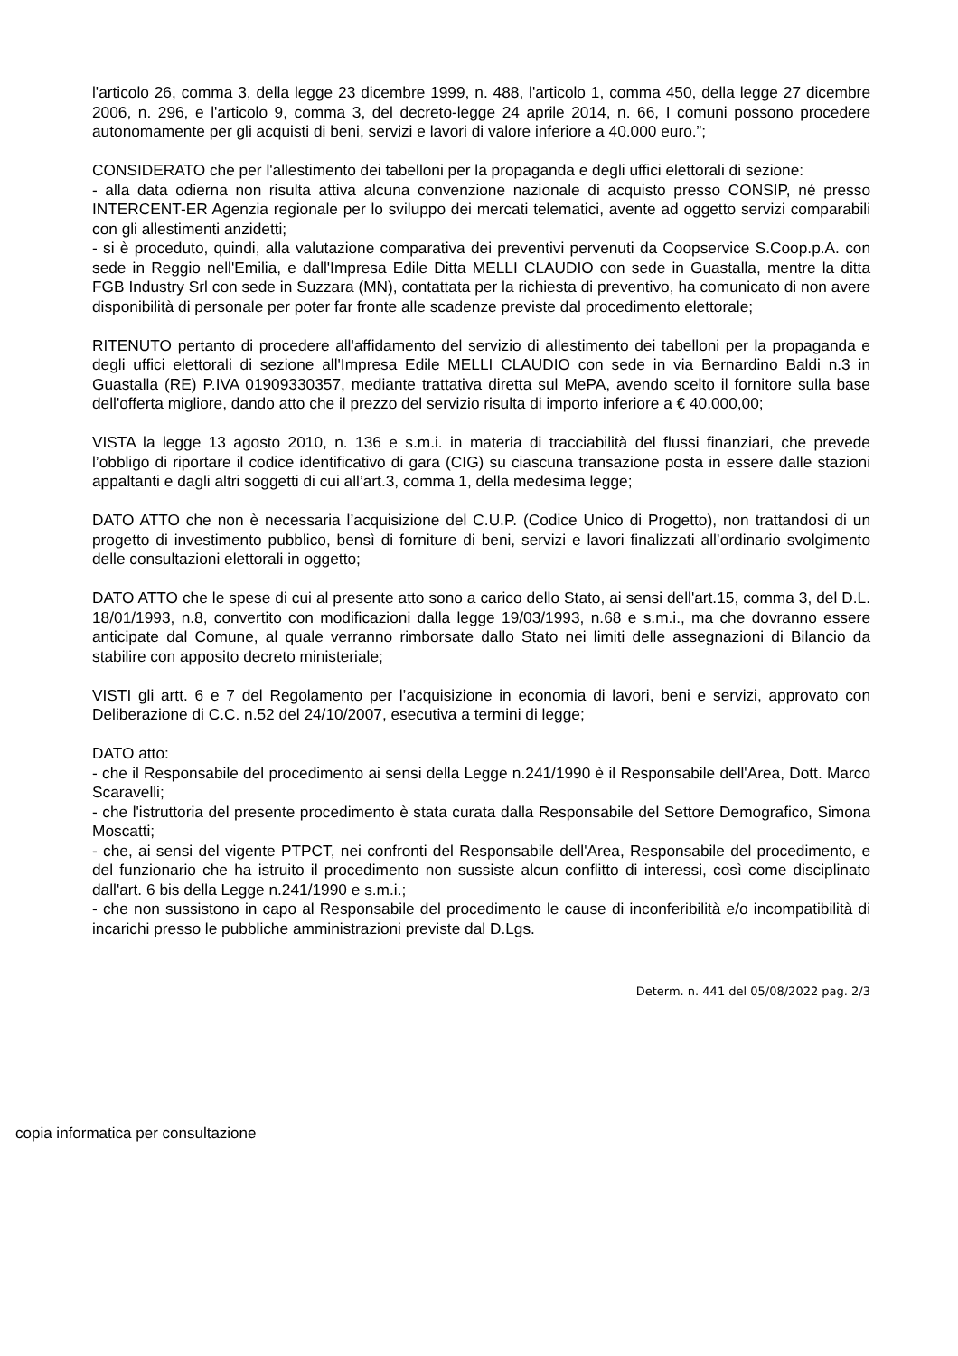l'articolo 26, comma 3, della legge 23 dicembre 1999, n. 488, l'articolo 1, comma 450, della legge 27 dicembre 2006, n. 296, e l'articolo 9, comma 3, del decreto-legge 24 aprile 2014, n. 66, I comuni possono procedere autonomamente per gli acquisti di beni, servizi e lavori di valore inferiore a 40.000 euro.”;
CONSIDERATO che per l'allestimento dei tabelloni per la propaganda e degli uffici elettorali di sezione:
- alla data odierna non risulta attiva alcuna convenzione nazionale di acquisto presso CONSIP, né presso INTERCENT-ER Agenzia regionale per lo sviluppo dei mercati telematici, avente ad oggetto servizi comparabili con gli allestimenti anzidetti;
- si è proceduto, quindi, alla valutazione comparativa dei preventivi pervenuti da Coopservice S.Coop.p.A. con sede in Reggio nell'Emilia, e dall'Impresa Edile Ditta MELLI CLAUDIO con sede in Guastalla, mentre la ditta FGB Industry Srl con sede in Suzzara (MN), contattata per la richiesta di preventivo, ha comunicato di non avere disponibilità di personale per poter far fronte alle scadenze previste dal procedimento elettorale;
RITENUTO pertanto di procedere all'affidamento del servizio di allestimento dei tabelloni per la propaganda e degli uffici elettorali di sezione all'Impresa Edile MELLI CLAUDIO con sede in via Bernardino Baldi n.3 in Guastalla (RE) P.IVA 01909330357, mediante trattativa diretta sul MePA, avendo scelto il fornitore sulla base dell'offerta migliore, dando atto che il prezzo del servizio risulta di importo inferiore a € 40.000,00;
VISTA la legge 13 agosto 2010, n. 136 e s.m.i. in materia di tracciabilità del flussi finanziari, che prevede l’obbligo di riportare il codice identificativo di gara (CIG) su ciascuna transazione posta in essere dalle stazioni appaltanti e dagli altri soggetti di cui all’art.3, comma 1, della medesima legge;
DATO ATTO che non è necessaria l’acquisizione del C.U.P. (Codice Unico di Progetto), non trattandosi di un progetto di investimento pubblico, bensì di forniture di beni, servizi e lavori finalizzati all’ordinario svolgimento delle consultazioni elettorali in oggetto;
DATO ATTO che le spese di cui al presente atto sono a carico dello Stato, ai sensi dell'art.15, comma 3, del D.L. 18/01/1993, n.8, convertito con modificazioni dalla legge 19/03/1993, n.68 e s.m.i., ma che dovranno essere anticipate dal Comune, al quale verranno rimborsate dallo Stato nei limiti delle assegnazioni di Bilancio da stabilire con apposito decreto ministeriale;
VISTI gli artt. 6 e 7 del Regolamento per l’acquisizione in economia di lavori, beni e servizi, approvato con Deliberazione di C.C. n.52 del 24/10/2007, esecutiva a termini di legge;
DATO atto:
- che il Responsabile del procedimento ai sensi della Legge n.241/1990 è il Responsabile dell'Area, Dott. Marco Scaravelli;
- che l'istruttoria del presente procedimento è stata curata dalla Responsabile del Settore Demografico, Simona Moscatti;
- che, ai sensi del vigente PTPCT, nei confronti del Responsabile dell'Area, Responsabile del procedimento, e del funzionario che ha istruito il procedimento non sussiste alcun conflitto di interessi, così come disciplinato dall'art. 6 bis della Legge n.241/1990 e s.m.i.;
- che non sussistono in capo al Responsabile del procedimento le cause di inconferibilità e/o incompatibilità di incarichi presso le pubbliche amministrazioni previste dal D.Lgs.
Determ. n. 441 del 05/08/2022 pag. 2/3
copia informatica per consultazione